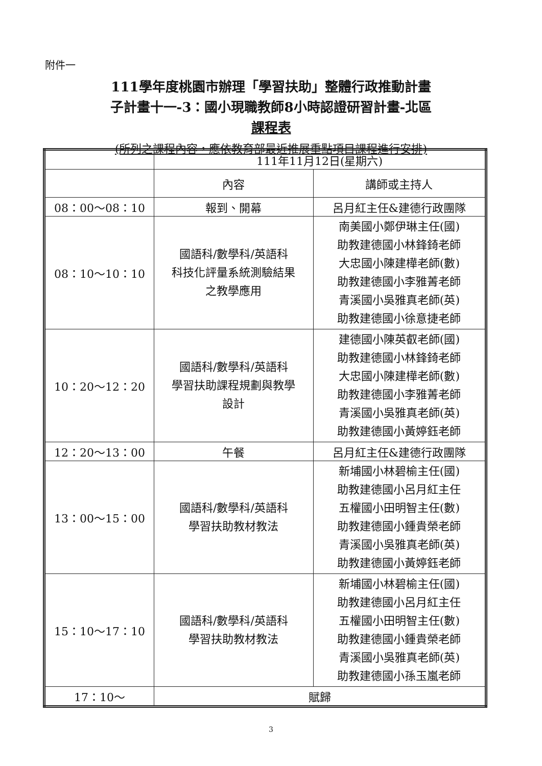附件一
111學年度桃園市辦理「學習扶助」整體行政推動計畫
子計畫十一-3：國小現職教師8小時認證研習計畫-北區
課程表
(所列之課程內容，應依教育部最近推展重點項目課程進行安排)
| | 111年11月12日(星期六) | |
| --- | --- | --- |
| | 內容 | 講師或主持人 |
| 08：00～08：10 | 報到、開幕 | 呂月紅主任&建德行政團隊 |
| 08：10～10：10 | 國語科/數學科/英語科 科技化評量系統測驗結果 之教學應用 | 南美國小鄭伊琳主任(國) 助教建德國小林鋒錡老師 大忠國小陳建樺老師(數) 助教建德國小李雅菁老師 青溪國小吳雅真老師(英) 助教建德國小徐意捷老師 |
| 10：20～12：20 | 國語科/數學科/英語科 學習扶助課程規劃與教學 設計 | 建德國小陳英叡老師(國) 助教建德國小林鋒錡老師 大忠國小陳建樺老師(數) 助教建德國小李雅菁老師 青溪國小吳雅真老師(英) 助教建德國小黃婷鈺老師 |
| 12：20～13：00 | 午餐 | 呂月紅主任&建德行政團隊 |
| 13：00～15：00 | 國語科/數學科/英語科 學習扶助教材教法 | 新埔國小林碧榆主任(國) 助教建德國小呂月紅主任 五權國小田明智主任(數) 助教建德國小鍾貴榮老師 青溪國小吳雅真老師(英) 助教建德國小黃婷鈺老師 |
| 15：10～17：10 | 國語科/數學科/英語科 學習扶助教材教法 | 新埔國小林碧榆主任(國) 助教建德國小呂月紅主任 五權國小田明智主任(數) 助教建德國小鍾貴榮老師 青溪國小吳雅真老師(英) 助教建德國小孫玉嵐老師 |
| 17：10～ | 賦歸 | |
3